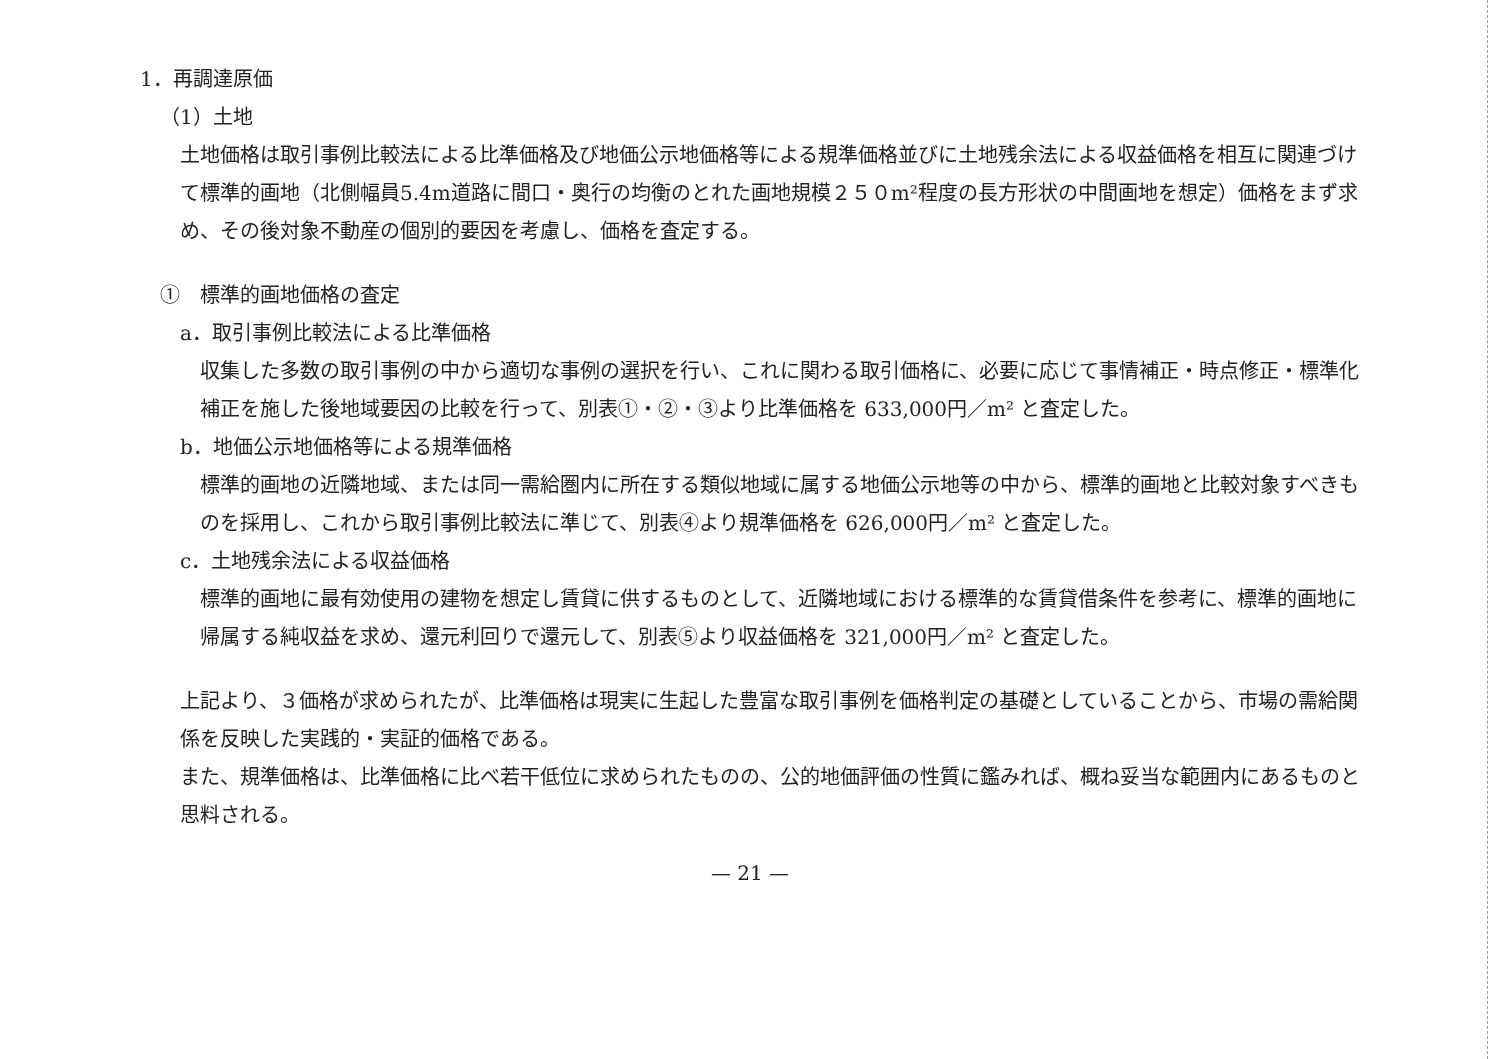1．再調達原価
（1）土地
土地価格は取引事例比較法による比準価格及び地価公示地価格等による規準価格並びに土地残余法による収益価格を相互に関連づけて標準的画地（北側幅員5.4m道路に間口・奥行の均衡のとれた画地規模２５０m²程度の長方形状の中間画地を想定）価格をまず求め、その後対象不動産の個別的要因を考慮し、価格を査定する。
①　標準的画地価格の査定
a．取引事例比較法による比準価格
収集した多数の取引事例の中から適切な事例の選択を行い、これに関わる取引価格に、必要に応じて事情補正・時点修正・標準化補正を施した後地域要因の比較を行って、別表①・②・③より比準価格を 633,000円／m² と査定した。
b．地価公示地価格等による規準価格
標準的画地の近隣地域、または同一需給圏内に所在する類似地域に属する地価公示地等の中から、標準的画地と比較対象すべきものを採用し、これから取引事例比較法に準じて、別表④より規準価格を 626,000円／m² と査定した。
c．土地残余法による収益価格
標準的画地に最有効使用の建物を想定し賃貸に供するものとして、近隣地域における標準的な賃貸借条件を参考に、標準的画地に帰属する純収益を求め、還元利回りで還元して、別表⑤より収益価格を 321,000円／m² と査定した。
上記より、３価格が求められたが、比準価格は現実に生起した豊富な取引事例を価格判定の基礎としていることから、市場の需給関係を反映した実践的・実証的価格である。
また、規準価格は、比準価格に比べ若干低位に求められたものの、公的地価評価の性質に鑑みれば、概ね妥当な範囲内にあるものと思料される。
— 21 —